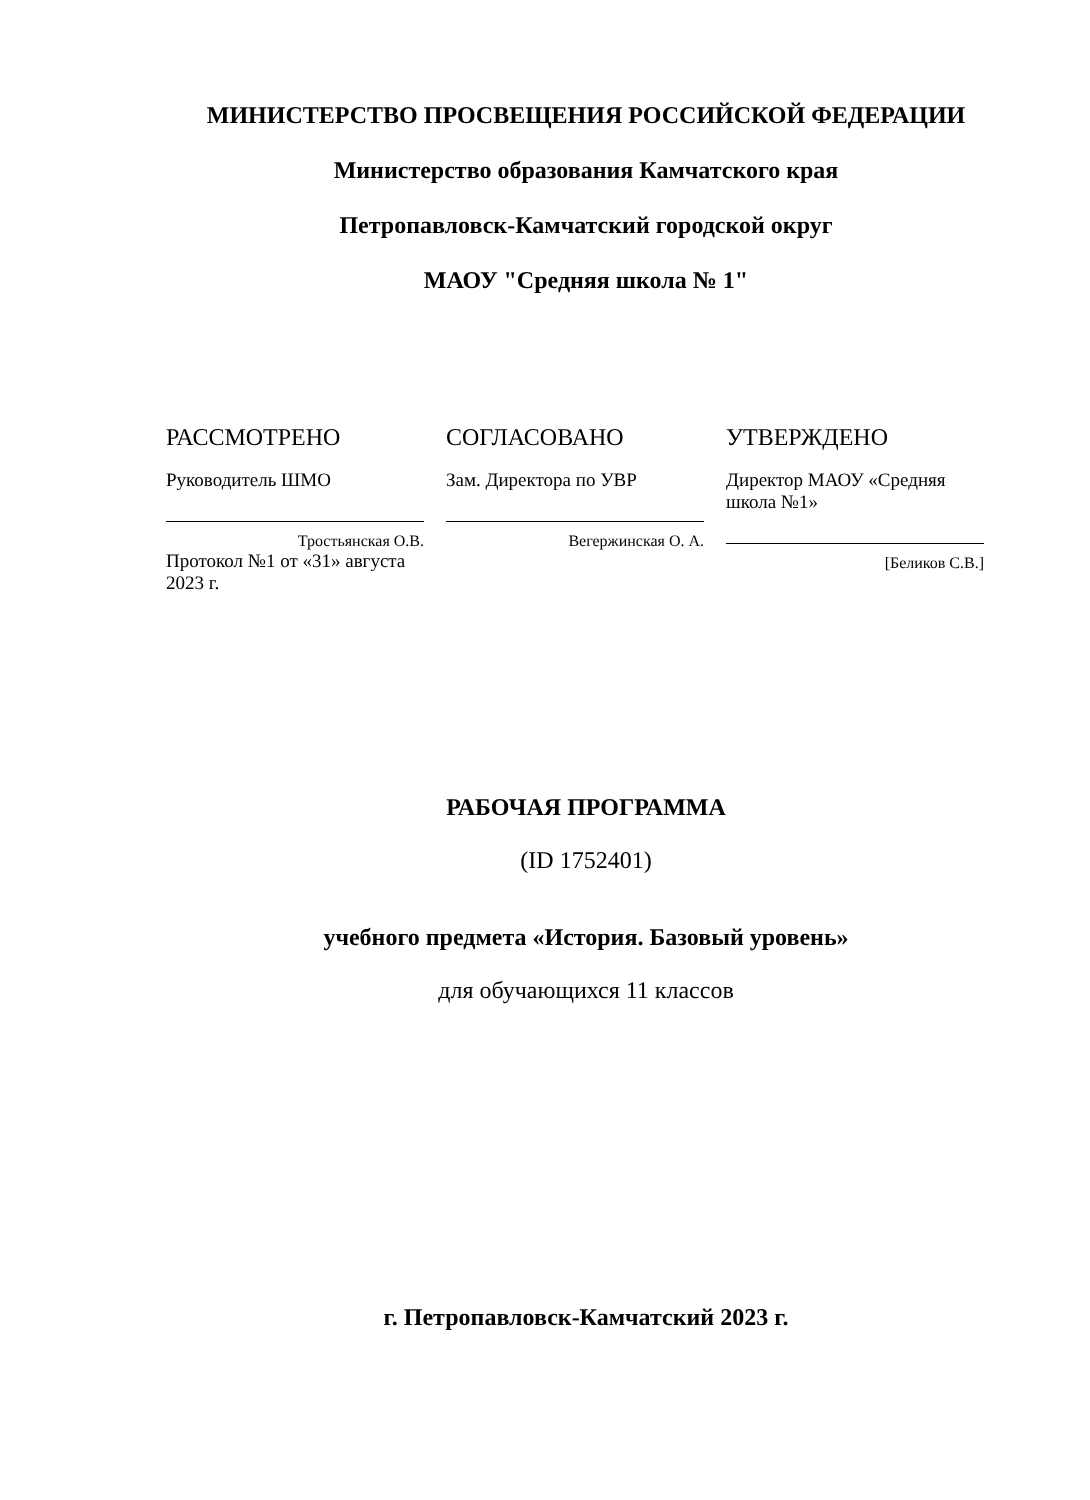МИНИСТЕРСТВО ПРОСВЕЩЕНИЯ РОССИЙСКОЙ ФЕДЕРАЦИИ
Министерство образования Камчатского края
Петропавловск-Камчатский городской округ
МАОУ "Средняя школа № 1"
РАССМОТРЕНО
Руководитель ШМО
Тростьянская О.В.
Протокол №1 от «31» августа 2023 г.
СОГЛАСОВАНО
Зам. Директора по УВР
Вегержинская О. А.
УТВЕРЖДЕНО
Директор МАОУ «Средняя школа №1»
[Беликов С.В.]
РАБОЧАЯ ПРОГРАММА
(ID 1752401)
учебного предмета «История. Базовый уровень»
для обучающихся 11 классов
г. Петропавловск-Камчатский 2023 г.